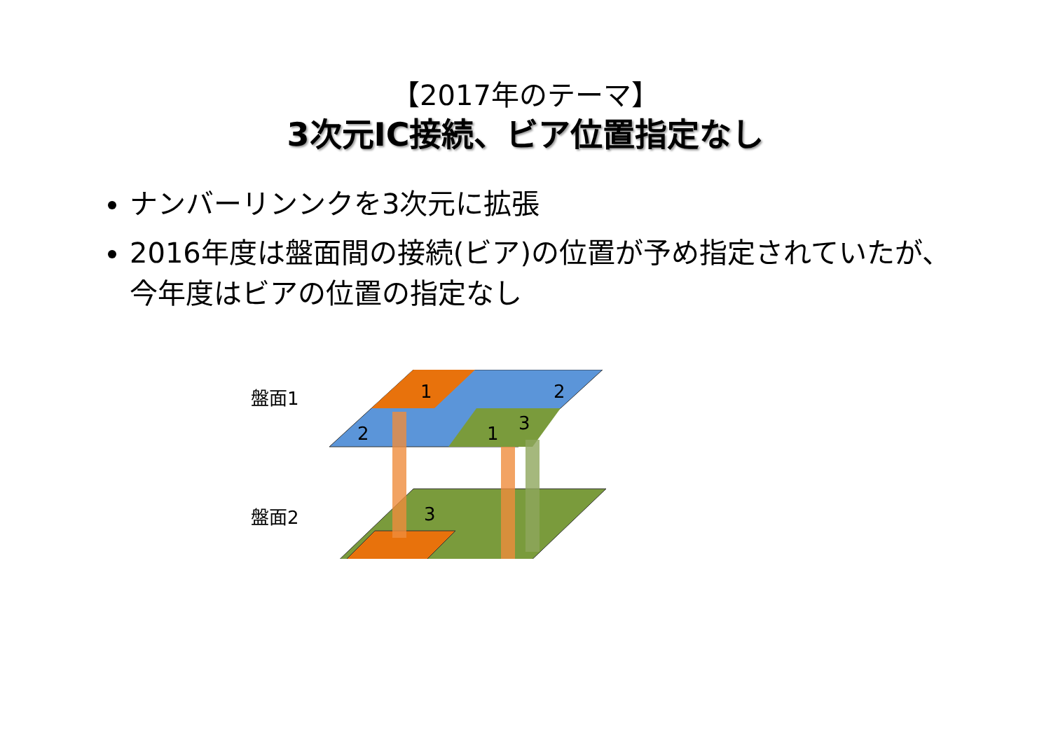【2017年のテーマ】
3次元IC接続、ビア位置指定なし
ナンバーリンンクを3次元に拡張
2016年度は盤面間の接続(ビア)の位置が予め指定されていたが、今年度はビアの位置の指定なし
盤面1
盤面2
1
2
3
2
1
3